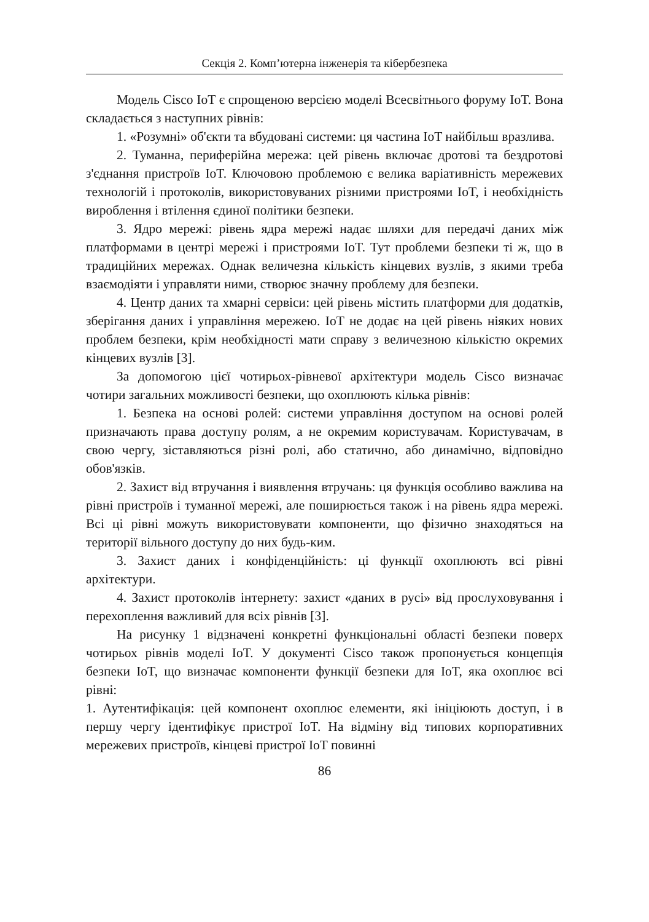Секція 2. Комп’ютерна інженерія та кібербезпека
Модель Cisco IoT є спрощеною версією моделі Всесвітнього форуму IoT. Вона складається з наступних рівнів:
1. «Розумні» об'єкти та вбудовані системи: ця частина IoT найбільш вразлива.
2. Туманна, периферійна мережа: цей рівень включає дротові та бездротові з'єднання пристроїв IoT. Ключовою проблемою є велика варіативність мережевих технологій і протоколів, використовуваних різними пристроями IoT, і необхідність вироблення і втілення єдиної політики безпеки.
3. Ядро мережі: рівень ядра мережі надає шляхи для передачі даних між платформами в центрі мережі і пристроями IoT. Тут проблеми безпеки ті ж, що в традиційних мережах. Однак величезна кількість кінцевих вузлів, з якими треба взаємодіяти і управляти ними, створює значну проблему для безпеки.
4. Центр даних та хмарні сервіси: цей рівень містить платформи для додатків, зберігання даних і управління мережею. IoT не додає на цей рівень ніяких нових проблем безпеки, крім необхідності мати справу з величезною кількістю окремих кінцевих вузлів [3].
За допомогою цієї чотирьох-рівневої архітектури модель Cisco визначає чотири загальних можливості безпеки, що охоплюють кілька рівнів:
1. Безпека на основі ролей: системи управління доступом на основі ролей призначають права доступу ролям, а не окремим користувачам. Користувачам, в свою чергу, зіставляються різні ролі, або статично, або динамічно, відповідно обов'язків.
2. Захист від втручання і виявлення втручань: ця функція особливо важлива на рівні пристроїв і туманної мережі, але поширюється також і на рівень ядра мережі. Всі ці рівні можуть використовувати компоненти, що фізично знаходяться на території вільного доступу до них будь-ким.
3. Захист даних і конфіденційність: ці функції охоплюють всі рівні архітектури.
4. Захист протоколів інтернету: захист «даних в русі» від прослуховування і перехоплення важливий для всіх рівнів [3].
На рисунку 1 відзначені конкретні функціональні області безпеки поверх чотирьох рівнів моделі IoT. У документі Cisco також пропонується концепція безпеки IoT, що визначає компоненти функції безпеки для IoT, яка охоплює всі рівні:
1. Аутентифікація: цей компонент охоплює елементи, які ініціюють доступ, і в першу чергу ідентифікує пристрої IoT. На відміну від типових корпоративних мережевих пристроїв, кінцеві пристрої IoT повинні
86